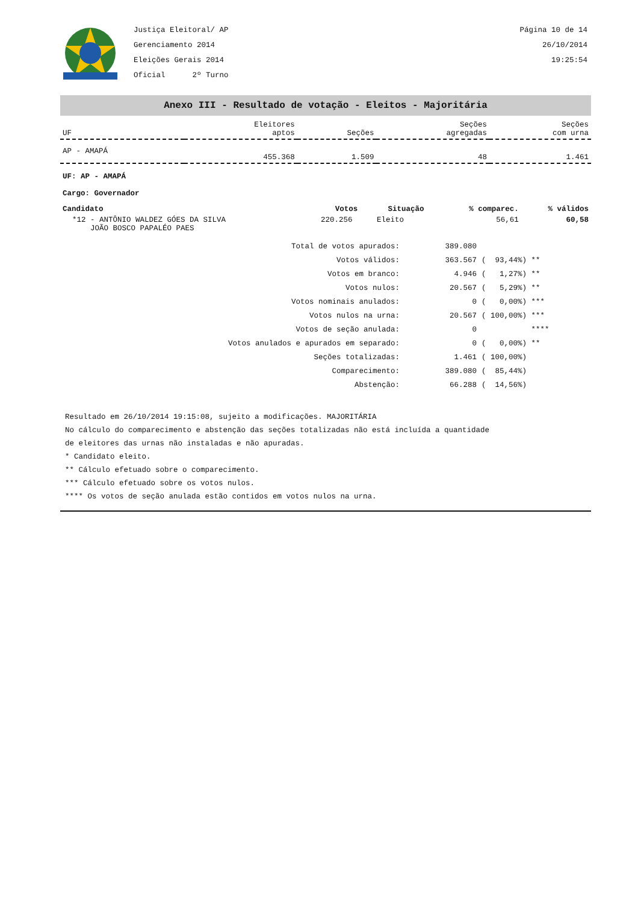Justiça Eleitoral/ AP
Gerenciamento 2014
Eleições Gerais 2014
Oficial 2º Turno
Página 10 de 14
26/10/2014
19:25:54
Anexo III - Resultado de votação - Eleitos - Majoritária
| UF | Eleitores aptos | Seções | Seções agregadas | Seções com urna |
| --- | --- | --- | --- | --- |
| AP - AMAPÁ | 455.368 | 1.509 | 48 | 1.461 |
UF: AP - AMAPÁ
Cargo: Governador
| Candidato | Votos | Situação | % comparec. | % válidos |
| --- | --- | --- | --- | --- |
| *12 - ANTÔNIO WALDEZ GÓES DA SILVA JOÃO BOSCO PAPALÉO PAES | 220.256 | Eleito | 56,61 | 60,58 |
| Total de votos apurados: | 389.080 | |
| Votos válidos: | 363.567 | ( 93,44%) ** |
| Votos em branco: | 4.946 | ( 1,27%) ** |
| Votos nulos: | 20.567 | ( 5,29%) ** |
| Votos nominais anulados: | 0 | ( 0,00%) *** |
| Votos nulos na urna: | 20.567 | ( 100,00%) *** |
| Votos de seção anulada: | 0 | **** |
| Votos anulados e apurados em separado: | 0 | ( 0,00%) ** |
| Seções totalizadas: | 1.461 | ( 100,00%) |
| Comparecimento: | 389.080 | ( 85,44%) |
| Abstenção: | 66.288 | ( 14,56%) |
Resultado em 26/10/2014 19:15:08, sujeito a modificações. MAJORITÁRIA
No cálculo do comparecimento e abstenção das seções totalizadas não está incluída a quantidade
de eleitores das urnas não instaladas e não apuradas.
* Candidato eleito.
** Cálculo efetuado sobre o comparecimento.
*** Cálculo efetuado sobre os votos nulos.
**** Os votos de seção anulada estão contidos em votos nulos na urna.